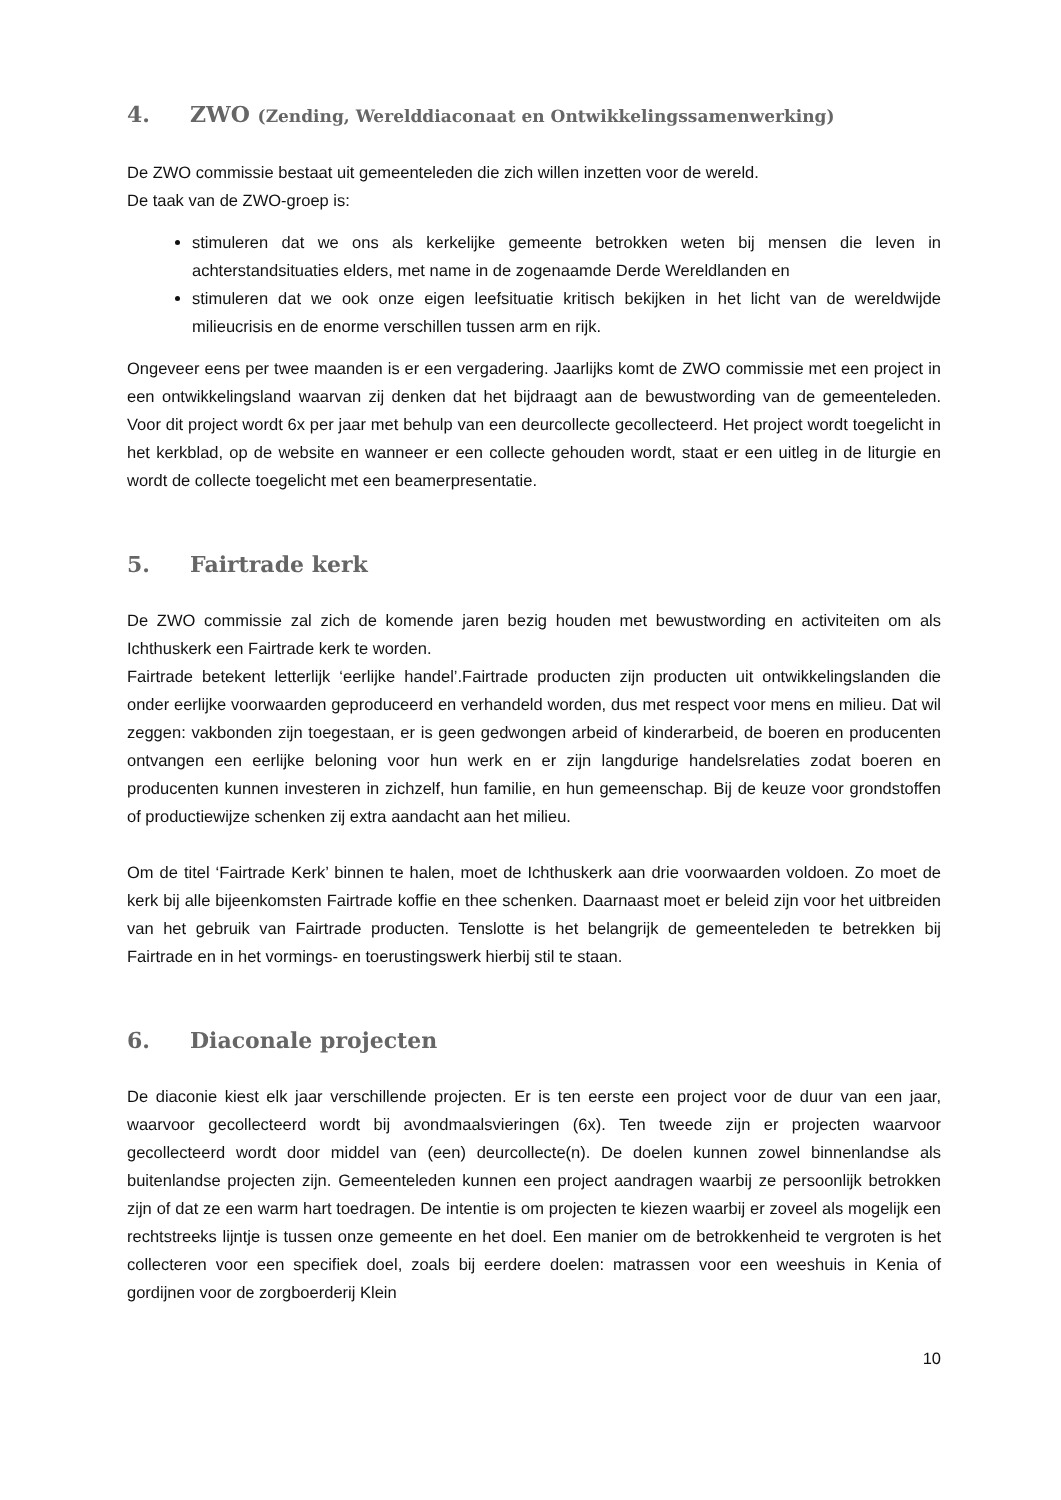4. ZWO (Zending, Werelddiaconaat en Ontwikkelingssamenwerking)
De ZWO commissie bestaat uit gemeenteleden die zich willen inzetten voor de wereld.
De taak van de ZWO-groep is:
stimuleren dat we ons als kerkelijke gemeente betrokken weten bij mensen die leven in achterstandsituaties elders, met name in de zogenaamde Derde Wereldlanden en
stimuleren dat we ook onze eigen leefsituatie kritisch bekijken in het licht van de wereldwijde milieucrisis en de enorme verschillen tussen arm en rijk.
Ongeveer eens per twee maanden is er een vergadering. Jaarlijks komt de ZWO commissie met een project in een ontwikkelingsland waarvan zij denken dat het bijdraagt aan de bewustwording van de gemeenteleden. Voor dit project wordt 6x per jaar met behulp van een deurcollecte gecollecteerd. Het project wordt toegelicht in het kerkblad, op de website en wanneer er een collecte gehouden wordt, staat er een uitleg in de liturgie en wordt de collecte toegelicht met een beamerpresentatie.
5. Fairtrade kerk
De ZWO commissie zal zich de komende jaren bezig houden met bewustwording en activiteiten om als Ichthuskerk een Fairtrade kerk te worden.
Fairtrade betekent letterlijk ‘eerlijke handel’.Fairtrade producten zijn producten uit ontwikkelingslanden die onder eerlijke voorwaarden geproduceerd en verhandeld worden, dus met respect voor mens en milieu. Dat wil zeggen: vakbonden zijn toegestaan, er is geen gedwongen arbeid of kinderarbeid, de boeren en producenten ontvangen een eerlijke beloning voor hun werk en er zijn langdurige handelsrelaties zodat boeren en producenten kunnen investeren in zichzelf, hun familie, en hun gemeenschap. Bij de keuze voor grondstoffen of productiewijze schenken zij extra aandacht aan het milieu.
Om de titel ‘Fairtrade Kerk’ binnen te halen, moet de Ichthuskerk aan drie voorwaarden voldoen. Zo moet de kerk bij alle bijeenkomsten Fairtrade koffie en thee schenken. Daarnaast moet er beleid zijn voor het uitbreiden van het gebruik van Fairtrade producten. Tenslotte is het belangrijk de gemeenteleden te betrekken bij Fairtrade en in het vormings- en toerustingswerk hierbij stil te staan.
6. Diaconale projecten
De diaconie kiest elk jaar verschillende projecten. Er is ten eerste een project voor de duur van een jaar, waarvoor gecollecteerd wordt bij avondmaalsvieringen (6x). Ten tweede zijn er projecten waarvoor gecollecteerd wordt door middel van (een) deurcollecte(n). De doelen kunnen zowel binnenlandse als buitenlandse projecten zijn. Gemeenteleden kunnen een project aandragen waarbij ze persoonlijk betrokken zijn of dat ze een warm hart toedragen. De intentie is om projecten te kiezen waarbij er zoveel als mogelijk een rechtstreeks lijntje is tussen onze gemeente en het doel. Een manier om de betrokkenheid te vergroten is het collecteren voor een specifiek doel, zoals bij eerdere doelen: matrassen voor een weeshuis in Kenia of gordijnen voor de zorgboerderij Klein
10